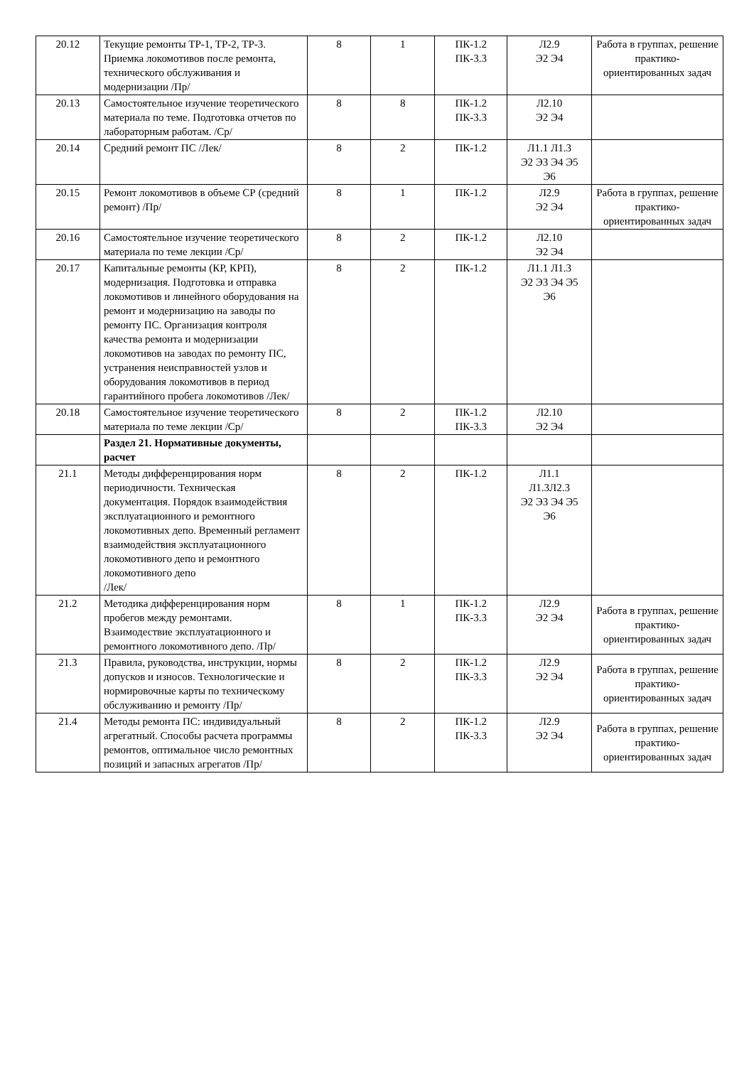| 20.12 | Текущие ремонты ТР-1, ТР-2, ТР-3. Приемка локомотивов после ремонта, технического обслуживания и модернизации /Пр/ | 8 | 1 | ПК-1.2 ПК-3.3 | Л2.9 Э2 Э4 | Работа в группах, решение практико-ориентированных задач |
| 20.13 | Самостоятельное изучение теоретического материала по теме. Подготовка отчетов по лабораторным работам. /Ср/ | 8 | 8 | ПК-1.2 ПК-3.3 | Л2.10 Э2 Э4 | |
| 20.14 | Средний ремонт ПС /Лек/ | 8 | 2 | ПК-1.2 | Л1.1 Л1.3 Э2 Э3 Э4 Э5 Э6 | |
| 20.15 | Ремонт локомотивов в объеме СР (средний ремонт) /Пр/ | 8 | 1 | ПК-1.2 | Л2.9 Э2 Э4 | Работа в группах, решение практико-ориентированных задач |
| 20.16 | Самостоятельное изучение теоретического материала по теме лекции /Ср/ | 8 | 2 | ПК-1.2 | Л2.10 Э2 Э4 | |
| 20.17 | Капитальные ремонты (КР, КРП), модернизация. Подготовка и отправка локомотивов и линейного оборудования на ремонт и модернизацию на заводы по ремонту ПС. Организация контроля качества ремонта и модернизации локомотивов на заводах по ремонту ПС, устранения неисправностей узлов и оборудования локомотивов в период гарантийного пробега локомотивов /Лек/ | 8 | 2 | ПК-1.2 | Л1.1 Л1.3 Э2 Э3 Э4 Э5 Э6 | |
| 20.18 | Самостоятельное изучение теоретического материала по теме лекции /Ср/ | 8 | 2 | ПК-1.2 ПК-3.3 | Л2.10 Э2 Э4 | |
| | Раздел 21. Нормативные документы, расчет | | | | | |
| 21.1 | Методы дифференцирования норм периодичности. Техническая документация. Порядок взаимодействия эксплуатационного и ремонтного локомотивных депо. Временный регламент взаимодействия эксплуатационного локомотивного депо и ремонтного локомотивного депо /Лек/ | 8 | 2 | ПК-1.2 | Л1.1 Л1.3Л2.3 Э2 Э3 Э4 Э5 Э6 | |
| 21.2 | Методика дифференцирования норм пробегов между ремонтами. Взаимодествие эксплуатационного и ремонтного локомотивного депо. /Пр/ | 8 | 1 | ПК-1.2 ПК-3.3 | Л2.9 Э2 Э4 | Работа в группах, решение практико-ориентированных задач |
| 21.3 | Правила, руководства, инструкции, нормы допусков и износов. Технологические и нормировочные карты по техническому обслуживанию и ремонту /Пр/ | 8 | 2 | ПК-1.2 ПК-3.3 | Л2.9 Э2 Э4 | Работа в группах, решение практико-ориентированных задач |
| 21.4 | Методы ремонта ПС: индивидуальный агрегатный. Способы расчета программы ремонтов, оптимальное число ремонтных позиций и запасных агрегатов /Пр/ | 8 | 2 | ПК-1.2 ПК-3.3 | Л2.9 Э2 Э4 | Работа в группах, решение практико-ориентированных задач |